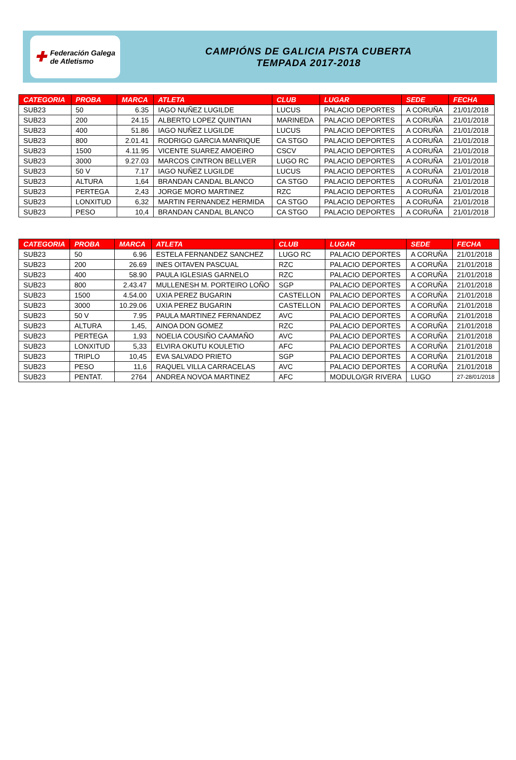✚ Federación Galega
de Atletismo
CAMPIÓNS DE GALICIA PISTA CUBERTA
TEMPADA 2017-2018
| CATEGORIA | PROBA | MARCA | ATLETA | CLUB | LUGAR | SEDE | FECHA |
| --- | --- | --- | --- | --- | --- | --- | --- |
| SUB23 | 50 | 6.35 | IAGO NUÑEZ LUGILDE | LUCUS | PALACIO DEPORTES | A CORUÑA | 21/01/2018 |
| SUB23 | 200 | 24.15 | ALBERTO LOPEZ QUINTIAN | MARINEDA | PALACIO DEPORTES | A CORUÑA | 21/01/2018 |
| SUB23 | 400 | 51.86 | IAGO NUÑEZ LUGILDE | LUCUS | PALACIO DEPORTES | A CORUÑA | 21/01/2018 |
| SUB23 | 800 | 2.01.41 | RODRIGO GARCIA MANRIQUE | CA STGO | PALACIO DEPORTES | A CORUÑA | 21/01/2018 |
| SUB23 | 1500 | 4.11.95 | VICENTE SUAREZ AMOEIRO | CSCV | PALACIO DEPORTES | A CORUÑA | 21/01/2018 |
| SUB23 | 3000 | 9.27.03 | MARCOS CINTRON BELLVER | LUGO RC | PALACIO DEPORTES | A CORUÑA | 21/01/2018 |
| SUB23 | 50 V | 7.17 | IAGO NUÑEZ LUGILDE | LUCUS | PALACIO DEPORTES | A CORUÑA | 21/01/2018 |
| SUB23 | ALTURA | 1,64 | BRANDAN CANDAL BLANCO | CA STGO | PALACIO DEPORTES | A CORUÑA | 21/01/2018 |
| SUB23 | PERTEGA | 2,43 | JORGE MORO MARTINEZ | RZC | PALACIO DEPORTES | A CORUÑA | 21/01/2018 |
| SUB23 | LONXITUD | 6,32 | MARTIN FERNANDEZ HERMIDA | CA STGO | PALACIO DEPORTES | A CORUÑA | 21/01/2018 |
| SUB23 | PESO | 10,4 | BRANDAN CANDAL BLANCO | CA STGO | PALACIO DEPORTES | A CORUÑA | 21/01/2018 |
| CATEGORIA | PROBA | MARCA | ATLETA | CLUB | LUGAR | SEDE | FECHA |
| --- | --- | --- | --- | --- | --- | --- | --- |
| SUB23 | 50 | 6.96 | ESTELA FERNANDEZ SANCHEZ | LUGO RC | PALACIO DEPORTES | A CORUÑA | 21/01/2018 |
| SUB23 | 200 | 26.69 | INES OITAVEN PASCUAL | RZC | PALACIO DEPORTES | A CORUÑA | 21/01/2018 |
| SUB23 | 400 | 58.90 | PAULA IGLESIAS GARNELO | RZC | PALACIO DEPORTES | A CORUÑA | 21/01/2018 |
| SUB23 | 800 | 2.43.47 | MULLENESH M. PORTEIRO LOÑO | SGP | PALACIO DEPORTES | A CORUÑA | 21/01/2018 |
| SUB23 | 1500 | 4.54.00 | UXIA PEREZ BUGARIN | CASTELLON | PALACIO DEPORTES | A CORUÑA | 21/01/2018 |
| SUB23 | 3000 | 10.29.06 | UXIA PEREZ BUGARIN | CASTELLON | PALACIO DEPORTES | A CORUÑA | 21/01/2018 |
| SUB23 | 50 V | 7.95 | PAULA MARTINEZ FERNANDEZ | AVC | PALACIO DEPORTES | A CORUÑA | 21/01/2018 |
| SUB23 | ALTURA | 1,45, | AINOA DON GOMEZ | RZC | PALACIO DEPORTES | A CORUÑA | 21/01/2018 |
| SUB23 | PERTEGA | 1,93 | NOELIA COUSIÑO CAAMAÑO | AVC | PALACIO DEPORTES | A CORUÑA | 21/01/2018 |
| SUB23 | LONXITUD | 5,33 | ELVIRA OKUTU KOULETIO | AFC | PALACIO DEPORTES | A CORUÑA | 21/01/2018 |
| SUB23 | TRIPLO | 10,45 | EVA SALVADO PRIETO | SGP | PALACIO DEPORTES | A CORUÑA | 21/01/2018 |
| SUB23 | PESO | 11,6 | RAQUEL VILLA CARRACELAS | AVC | PALACIO DEPORTES | A CORUÑA | 21/01/2018 |
| SUB23 | PENTAT. | 2764 | ANDREA NOVOA MARTINEZ | AFC | MODULO/GR RIVERA | LUGO | 27-28/01/2018 |